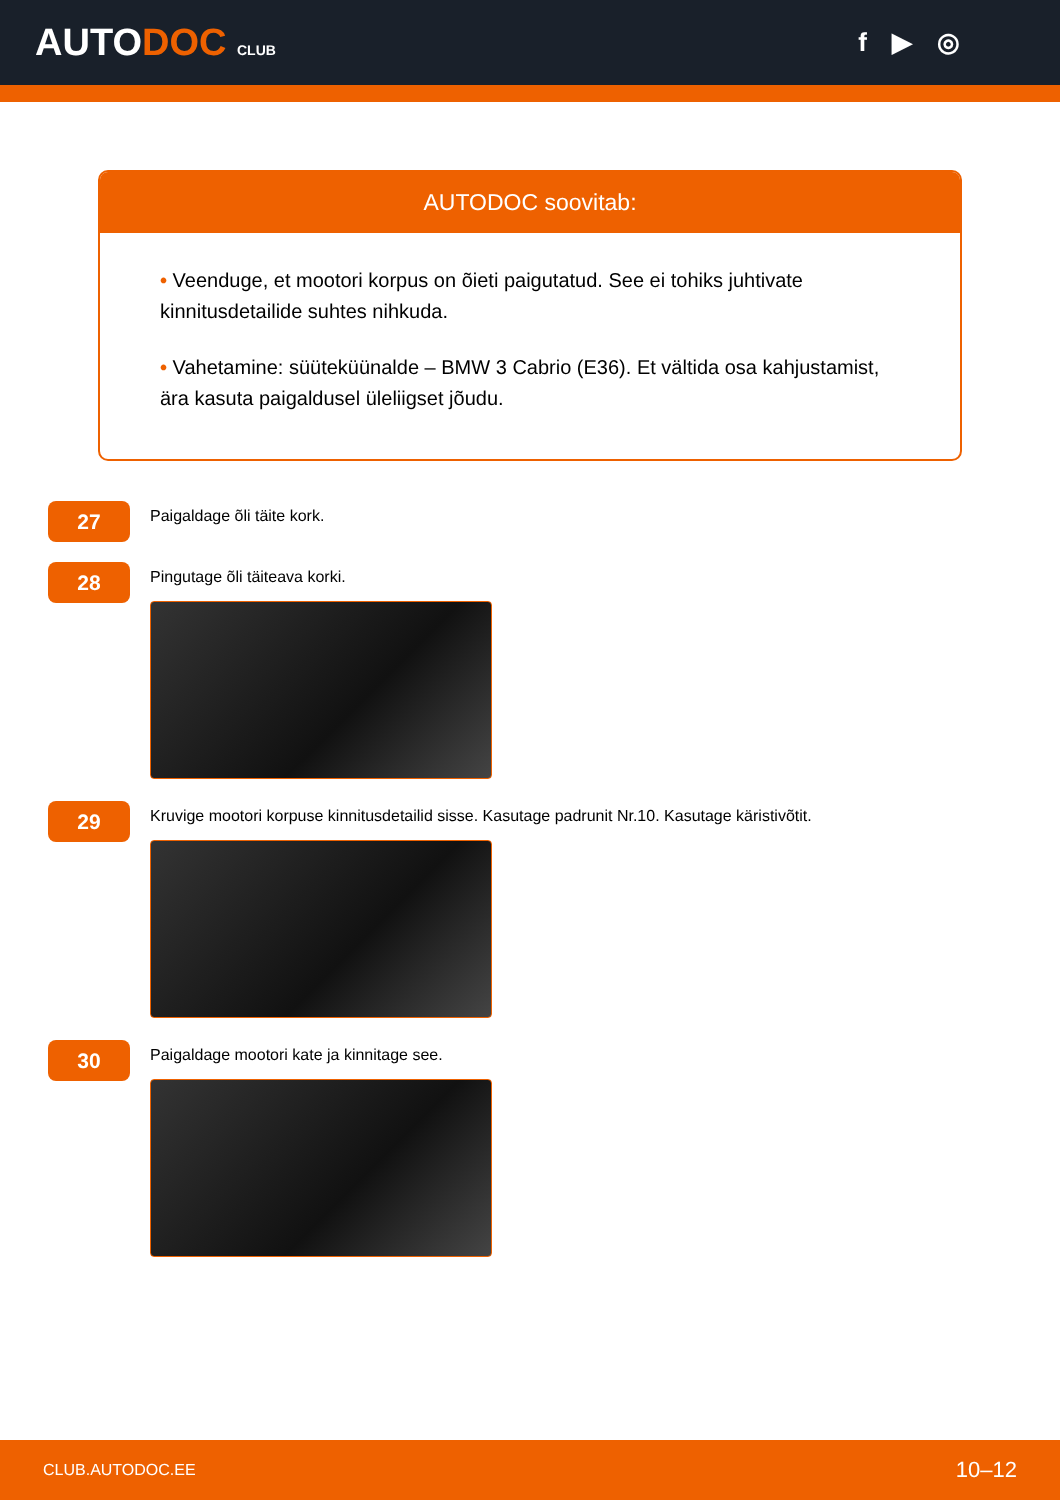AUTODOC CLUB
f ▶ ◎
AUTODOC soovitab:
• Veenduge, et mootori korpus on õieti paigutatud. See ei tohiks juhtivate kinnitusdetailide suhtes nihkuda.
• Vahetamine: süüteküünalde – BMW 3 Cabrio (E36). Et vältida osa kahjustamist, ära kasuta paigaldusel üleliigset jõudu.
27
Paigaldage õli täite kork.
28
Pingutage õli täiteava korki.
29
Kruvige mootori korpuse kinnitusdetailid sisse. Kasutage padrunit Nr.10. Kasutage käristivõtit.
30
Paigaldage mootori kate ja kinnitage see.
CLUB.AUTODOC.EE 10–12